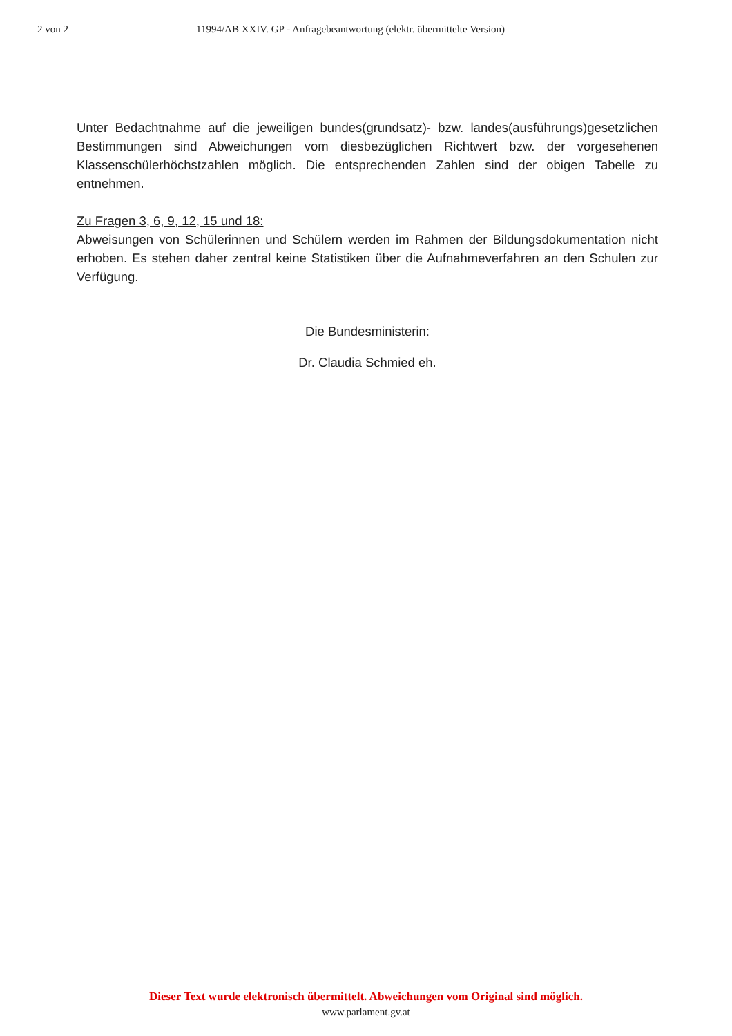2 von 2 11994/AB XXIV. GP - Anfragebeantwortung (elektr. übermittelte Version)
Unter Bedachtnahme auf die jeweiligen bundes(grundsatz)- bzw. landes(ausführungs)gesetzlichen Bestimmungen sind Abweichungen vom diesbezüglichen Richtwert bzw. der vorgesehenen Klassenschülerhöchstzahlen möglich. Die entsprechenden Zahlen sind der obigen Tabelle zu entnehmen.
Zu Fragen 3, 6, 9, 12, 15 und 18:
Abweisungen von Schülerinnen und Schülern werden im Rahmen der Bildungsdokumentation nicht erhoben. Es stehen daher zentral keine Statistiken über die Aufnahmeverfahren an den Schulen zur Verfügung.
Die Bundesministerin:
Dr. Claudia Schmied eh.
Dieser Text wurde elektronisch übermittelt. Abweichungen vom Original sind möglich.
www.parlament.gv.at